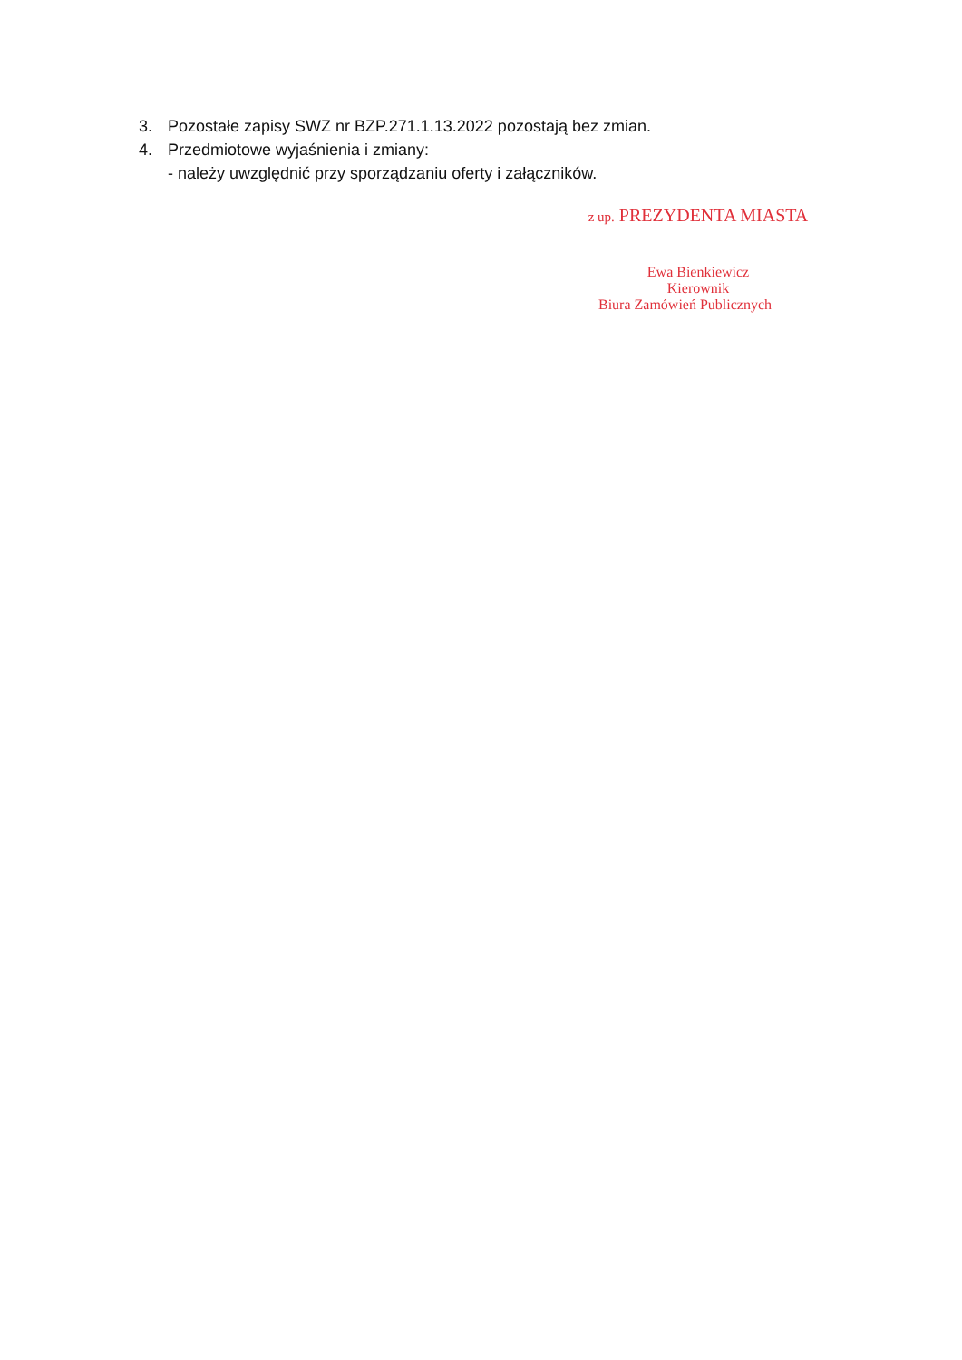3. Pozostałe zapisy SWZ nr BZP.271.1.13.2022 pozostają bez zmian.
4. Przedmiotowe wyjaśnienia i zmiany:
- należy uwzględnić przy sporządzaniu oferty i załączników.
z up. PREZYDENTA MIASTA
Ewa Bienkiewicz
Kierownik
Biura Zamówień Publicznych